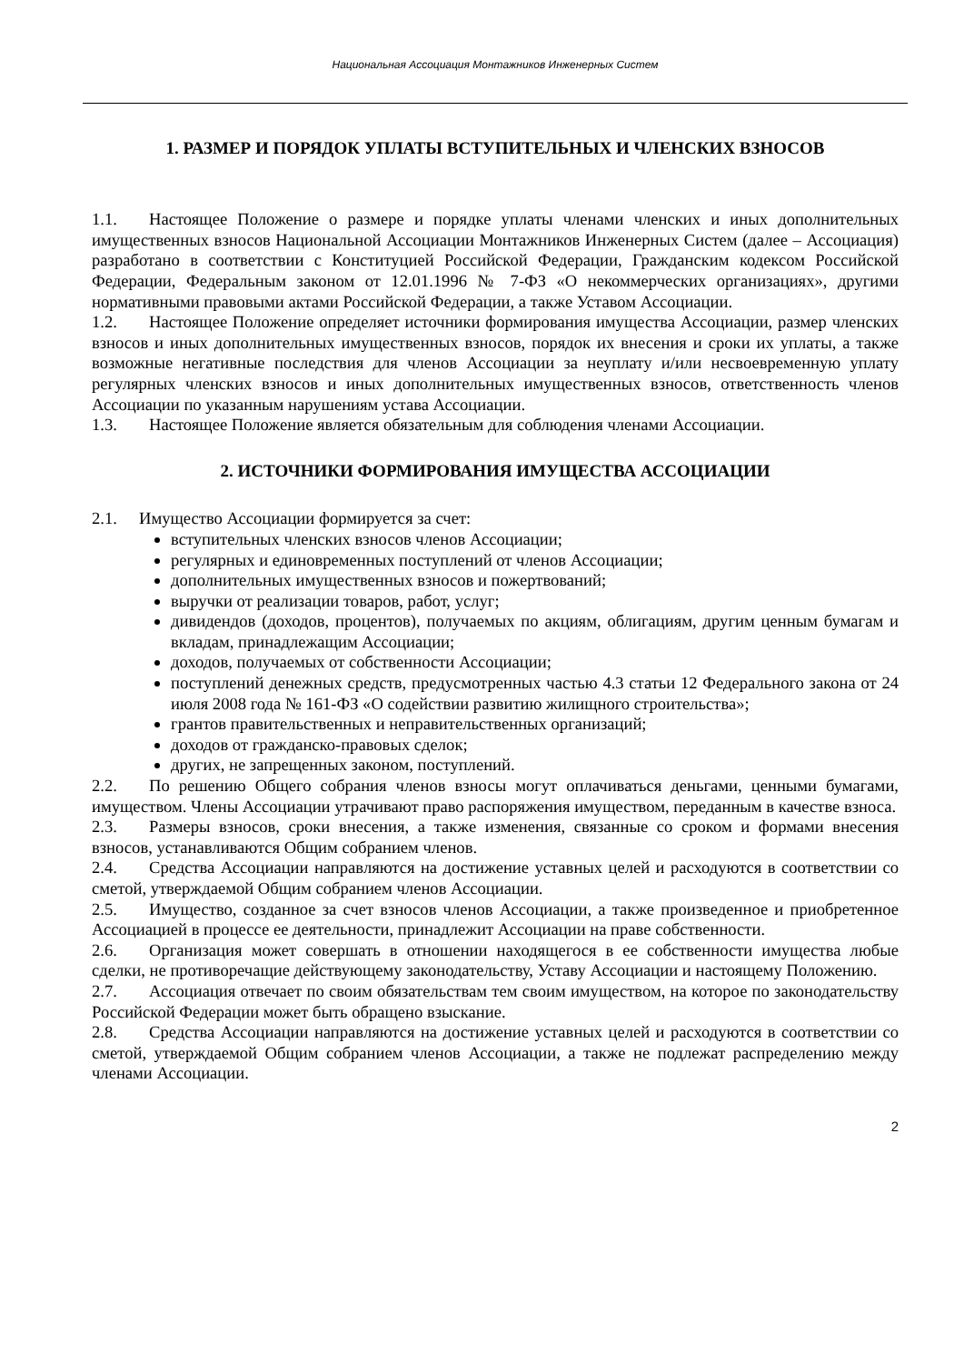Национальная Ассоциация Монтажников Инженерных Систем
1. РАЗМЕР И ПОРЯДОК УПЛАТЫ ВСТУПИТЕЛЬНЫХ И ЧЛЕНСКИХ ВЗНОСОВ
1.1. Настоящее Положение о размере и порядке уплаты членами членских и иных дополнительных имущественных взносов Национальной Ассоциации Монтажников Инженерных Систем (далее – Ассоциация) разработано в соответствии с Конституцией Российской Федерации, Гражданским кодексом Российской Федерации, Федеральным законом от 12.01.1996 № 7-ФЗ «О некоммерческих организациях», другими нормативными правовыми актами Российской Федерации, а также Уставом Ассоциации.
1.2. Настоящее Положение определяет источники формирования имущества Ассоциации, размер членских взносов и иных дополнительных имущественных взносов, порядок их внесения и сроки их уплаты, а также возможные негативные последствия для членов Ассоциации за неуплату и/или несвоевременную уплату регулярных членских взносов и иных дополнительных имущественных взносов, ответственность членов Ассоциации по указанным нарушениям устава Ассоциации.
1.3. Настоящее Положение является обязательным для соблюдения членами Ассоциации.
2. ИСТОЧНИКИ ФОРМИРОВАНИЯ ИМУЩЕСТВА АССОЦИАЦИИ
2.1. Имущество Ассоциации формируется за счет:
вступительных членских взносов членов Ассоциации;
регулярных и единовременных поступлений от членов Ассоциации;
дополнительных имущественных взносов и пожертвований;
выручки от реализации товаров, работ, услуг;
дивидендов (доходов, процентов), получаемых по акциям, облигациям, другим ценным бумагам и вкладам, принадлежащим Ассоциации;
доходов, получаемых от собственности Ассоциации;
поступлений денежных средств, предусмотренных частью 4.3 статьи 12 Федерального закона от 24 июля 2008 года № 161-ФЗ «О содействии развитию жилищного строительства»;
грантов правительственных и неправительственных организаций;
доходов от гражданско-правовых сделок;
других, не запрещенных законом, поступлений.
2.2. По решению Общего собрания членов взносы могут оплачиваться деньгами, ценными бумагами, имуществом. Члены Ассоциации утрачивают право распоряжения имуществом, переданным в качестве взноса.
2.3. Размеры взносов, сроки внесения, а также изменения, связанные со сроком и формами внесения взносов, устанавливаются Общим собранием членов.
2.4. Средства Ассоциации направляются на достижение уставных целей и расходуются в соответствии со сметой, утверждаемой Общим собранием членов Ассоциации.
2.5. Имущество, созданное за счет взносов членов Ассоциации, а также произведенное и приобретенное Ассоциацией в процессе ее деятельности, принадлежит Ассоциации на праве собственности.
2.6. Организация может совершать в отношении находящегося в ее собственности имущества любые сделки, не противоречащие действующему законодательству, Уставу Ассоциации и настоящему Положению.
2.7. Ассоциация отвечает по своим обязательствам тем своим имуществом, на которое по законодательству Российской Федерации может быть обращено взыскание.
2.8. Средства Ассоциации направляются на достижение уставных целей и расходуются в соответствии со сметой, утверждаемой Общим собранием членов Ассоциации, а также не подлежат распределению между членами Ассоциации.
2